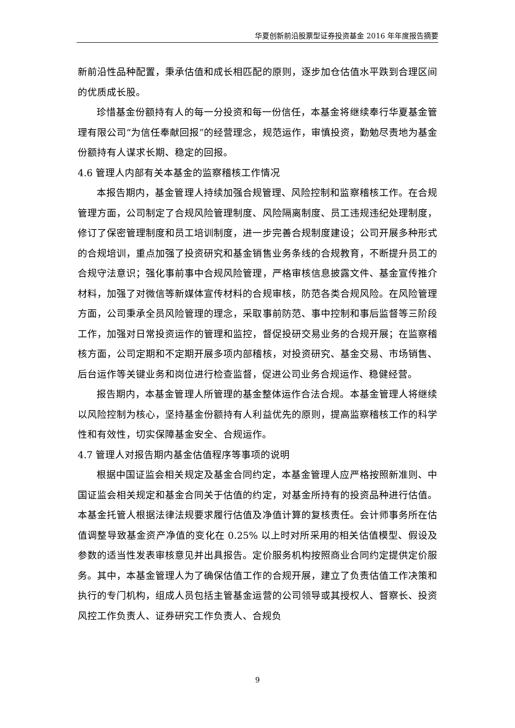华夏创新前沿股票型证券投资基金 2016 年年度报告摘要
新前沿性品种配置，秉承估值和成长相匹配的原则，逐步加仓估值水平跌到合理区间的优质成长股。
珍惜基金份额持有人的每一分投资和每一份信任，本基金将继续奉行华夏基金管理有限公司“为信任奉献回报”的经营理念，规范运作，审慎投资，勤勉尽责地为基金份额持有人谋求长期、稳定的回报。
4.6 管理人内部有关本基金的监察稽核工作情况
本报告期内，基金管理人持续加强合规管理、风险控制和监察稽核工作。在合规管理方面，公司制定了合规风险管理制度、风险隔离制度、员工违规违纪处理制度，修订了保密管理制度和员工培训制度，进一步完善合规制度建设；公司开展多种形式的合规培训，重点加强了投资研究和基金销售业务条线的合规教育，不断提升员工的合规守法意识；强化事前事中合规风险管理，严格审核信息披露文件、基金宣传推介材料，加强了对微信等新媒体宣传材料的合规审核，防范各类合规风险。在风险管理方面，公司秉承全员风险管理的理念，采取事前防范、事中控制和事后监督等三阶段工作，加强对日常投资运作的管理和监控，督促投研交易业务的合规开展；在监察稽核方面，公司定期和不定期开展多项内部稽核，对投资研究、基金交易、市场销售、后台运作等关键业务和岗位进行检查监督，促进公司业务合规运作、稳健经营。
报告期内，本基金管理人所管理的基金整体运作合法合规。本基金管理人将继续以风险控制为核心，坚持基金份额持有人利益优先的原则，提高监察稽核工作的科学性和有效性，切实保障基金安全、合规运作。
4.7 管理人对报告期内基金估值程序等事项的说明
根据中国证监会相关规定及基金合同约定，本基金管理人应严格按照新准则、中国证监会相关规定和基金合同关于估值的约定，对基金所持有的投资品种进行估值。本基金托管人根据法律法规要求履行估值及净值计算的复核责任。会计师事务所在估值调整导致基金资产净值的变化在 0.25% 以上时对所采用的相关估值模型、假设及参数的适当性发表审核意见并出具报告。定价服务机构按照商业合同约定提供定价服务。其中，本基金管理人为了确保估值工作的合规开展，建立了负责估值工作决策和执行的专门机构，组成人员包括主管基金运营的公司领导或其授权人、督察长、投资风控工作负责人、证券研究工作负责人、合规负
9